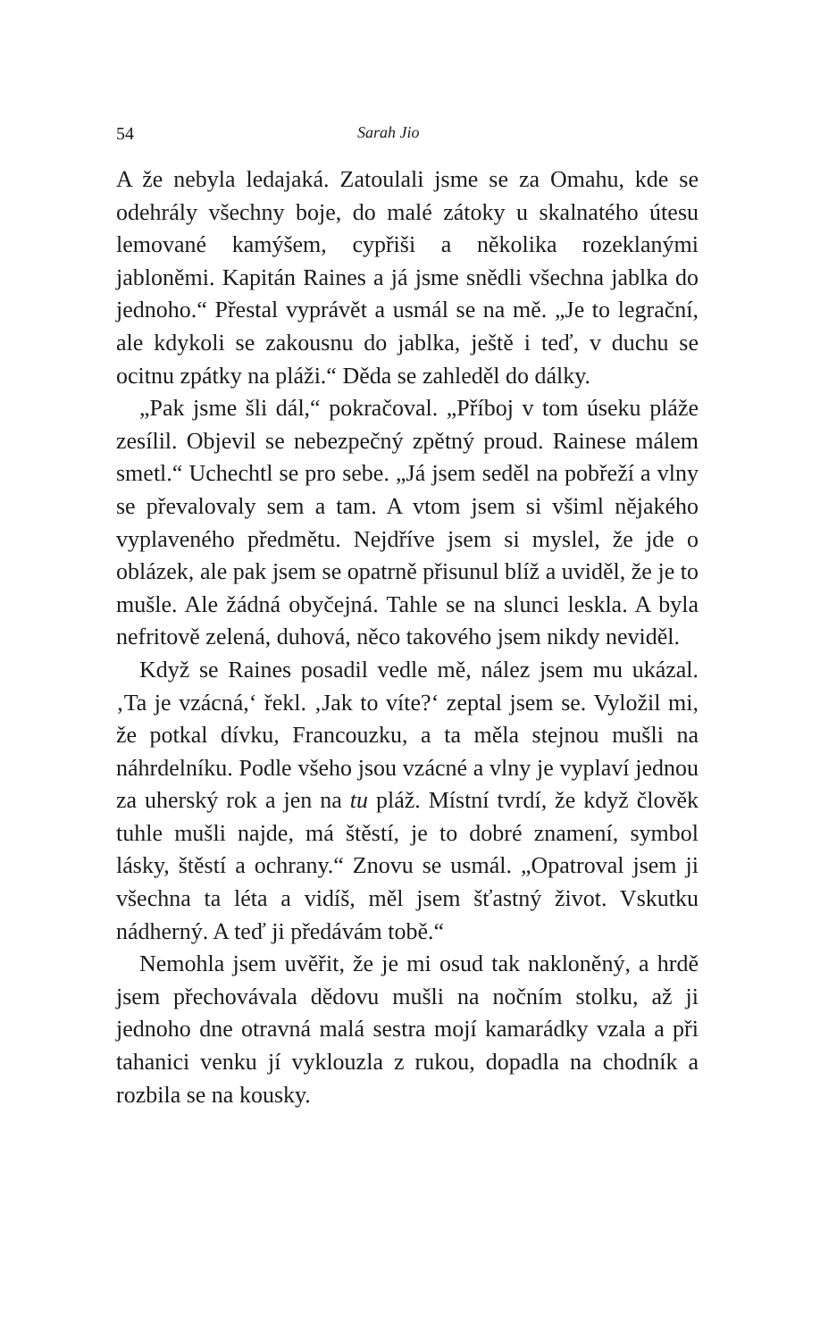54 Sarah Jio
A že nebyla ledajaká. Zatoulali jsme se za Omahu, kde se odehrály všechny boje, do malé zátoky u skalnatého útesu lemované kamýšem, cypřiši a několika rozeklanými jabloněmi. Kapitán Raines a já jsme snědli všechna jablka do jednoho.“ Přestal vyprávět a usmál se na mě. „Je to legrační, ale kdykoli se zakousnu do jablka, ještě i teď, v duchu se ocitnu zpátky na pláži.“ Děda se zahleděl do dálky.
„Pak jsme šli dál,“ pokračoval. „Příboj v tom úseku pláže zesílil. Objevil se nebezpečný zpětný proud. Rainese málem smetl.“ Uchechtl se pro sebe. „Já jsem seděl na pobřeží a vlny se převalovaly sem a tam. A vtom jsem si všiml nějakého vyplaveného předmětu. Nejdříve jsem si myslel, že jde o oblázek, ale pak jsem se opatrně přisunul blíž a uviděl, že je to mušle. Ale žádná obyčejná. Tahle se na slunci leskla. A byla nefritově zelená, duhová, něco takového jsem nikdy neviděl.
Když se Raines posadil vedle mě, nález jsem mu ukázal. ‚Ta je vzácná,‘ řekl. ‚Jak to víte?‘ zeptal jsem se. Vyložil mi, že potkal dívku, Francouzku, a ta měla stejnou mušli na náhrdelníku. Podle všeho jsou vzácné a vlny je vyplaví jednou za uherský rok a jen na tu pláž. Místní tvrdí, že když člověk tuhle mušli najde, má štěstí, je to dobré znamení, symbol lásky, štěstí a ochrany.“ Znovu se usmál. „Opatroval jsem ji všechna ta léta a vidíš, měl jsem šťastný život. Vskutku nádherný. A teď ji předávám tobě.“
Nemohla jsem uvěřit, že je mi osud tak nakloněný, a hrdě jsem přechovávala dědovu mušli na nočním stolku, až ji jednoho dne otravná malá sestra mojí kamarádky vzala a při tahanici venku jí vyklouzla z rukou, dopadla na chodník a rozbila se na kousky.